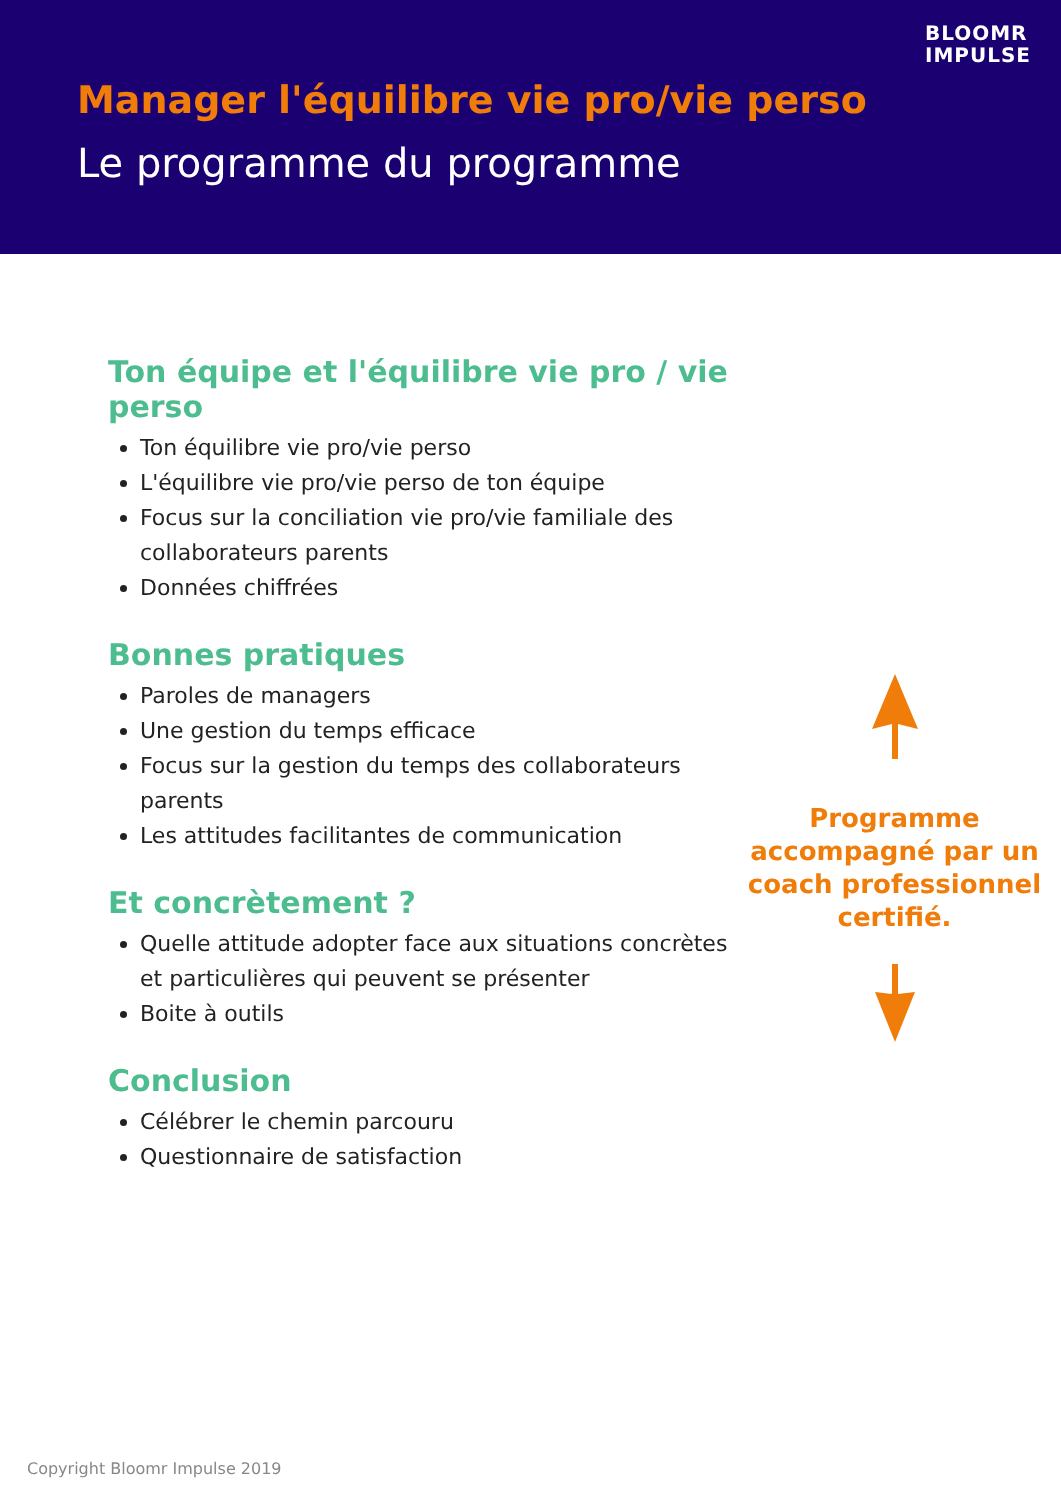BLOOMR
IMPULSE
Manager l'équilibre vie pro/vie perso
Le programme du programme
Ton équipe et l'équilibre vie pro / vie perso
Ton équilibre vie pro/vie perso
L'équilibre vie pro/vie perso de ton équipe
Focus sur la conciliation vie pro/vie familiale des collaborateurs parents
Données chiffrées
Bonnes pratiques
Paroles de managers
Une gestion du temps efficace
Focus sur la gestion du temps des collaborateurs parents
Les attitudes facilitantes de communication
Et concrètement ?
Quelle attitude adopter face aux situations concrètes et particulières qui peuvent se présenter
Boite à outils
Conclusion
Célébrer le chemin parcouru
Questionnaire de satisfaction
Programme
accompagné par un
coach professionnel
certifié.
Copyright Bloomr Impulse 2019